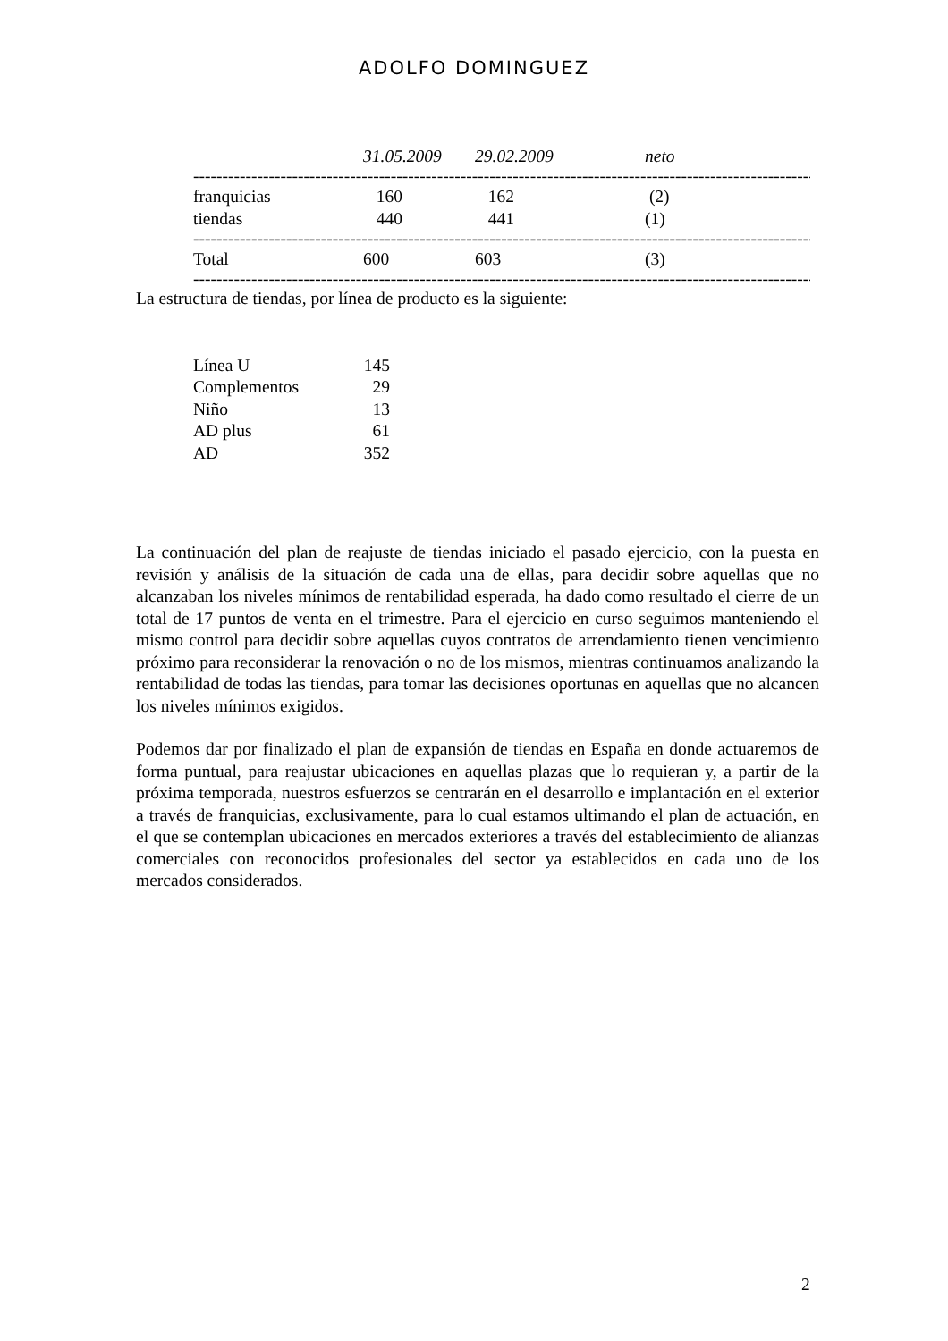ADOLFO DOMINGUEZ
| | 31.05.2009 | 29.02.2009 | neto |
| ---------------------------------------------------------------------------------------------------------------- | | | |
| franquicias | 160 | 162 | (2) |
| tiendas | 440 | 441 | (1) |
| ---------------------------------------------------------------------------------------------------------------- | | | |
| Total | 600 | 603 | (3) |
| ---------------------------------------------------------------------------------------------------------------- | | | |
La estructura de tiendas, por línea de producto es la siguiente:
| Línea U | 145 |
| Complementos | 29 |
| Niño | 13 |
| AD plus | 61 |
| AD | 352 |
La continuación del plan de reajuste de tiendas iniciado el pasado ejercicio, con la puesta en revisión y análisis de la situación de cada una de ellas, para decidir sobre aquellas que no alcanzaban los niveles mínimos de rentabilidad esperada, ha dado como resultado el cierre de un total de 17 puntos de venta en el trimestre. Para el ejercicio en curso seguimos manteniendo el mismo control para decidir sobre aquellas cuyos contratos de arrendamiento tienen vencimiento próximo para reconsiderar la renovación o no de los mismos, mientras continuamos analizando la rentabilidad de todas las tiendas, para tomar las decisiones oportunas en aquellas que no alcancen los niveles mínimos exigidos.
Podemos dar por finalizado el plan de expansión de tiendas en España en donde actuaremos de forma puntual, para reajustar ubicaciones en aquellas plazas que lo requieran y, a partir de la próxima temporada, nuestros esfuerzos se centrarán en el desarrollo e implantación en el exterior a través de franquicias, exclusivamente, para lo cual estamos ultimando el plan de actuación, en el que se contemplan ubicaciones en mercados exteriores a través del establecimiento de alianzas comerciales con reconocidos profesionales del sector ya establecidos en cada uno de los mercados considerados.
2